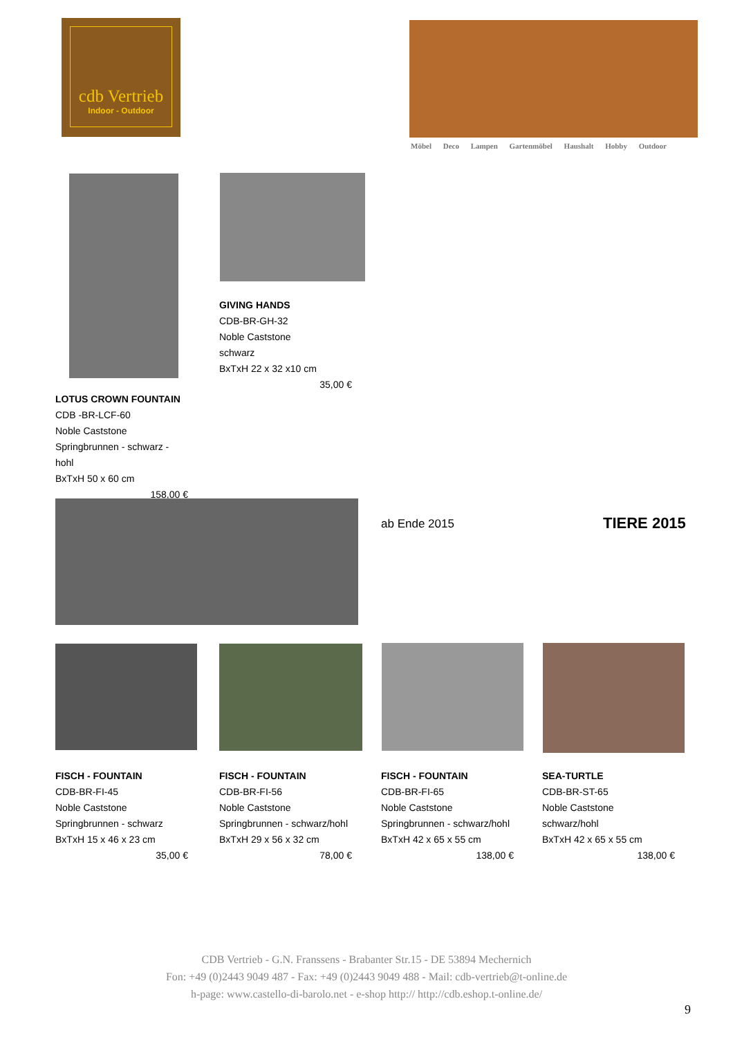cdb Vertrieb
Indoor - Outdoor
Möbel Deco Lampen Gartenmöbel Haushalt Hobby Outdoor
GIVING HANDS
CDB-BR-GH-32
Noble Caststone
schwarz
BxTxH 22 x 32 x10 cm
35,00 €
LOTUS CROWN FOUNTAIN
CDB -BR-LCF-60
Noble Caststone
Springbrunnen - schwarz - hohl
BxTxH 50 x 60 cm
158,00 €
ab Ende 2015 TIERE 2015
FISCH - FOUNTAIN
CDB-BR-FI-45
Noble Caststone
Springbrunnen - schwarz
BxTxH 15 x 46 x 23 cm
35,00 €
FISCH - FOUNTAIN
CDB-BR-FI-56
Noble Caststone
Springbrunnen - schwarz/hohl
BxTxH 29 x 56 x 32 cm
78,00 €
FISCH - FOUNTAIN
CDB-BR-FI-65
Noble Caststone
Springbrunnen - schwarz/hohl
BxTxH 42 x 65 x 55 cm
138,00 €
SEA-TURTLE
CDB-BR-ST-65
Noble Caststone
schwarz/hohl
BxTxH 42 x 65 x 55 cm
138,00 €
CDB Vertrieb - G.N. Franssens - Brabanter Str.15 - DE 53894 Mechernich
Fon: +49 (0)2443 9049 487 - Fax: +49 (0)2443 9049 488 - Mail: cdb-vertrieb@t-online.de
h-page: www.castello-di-barolo.net - e-shop http:// http://cdb.eshop.t-online.de/
9